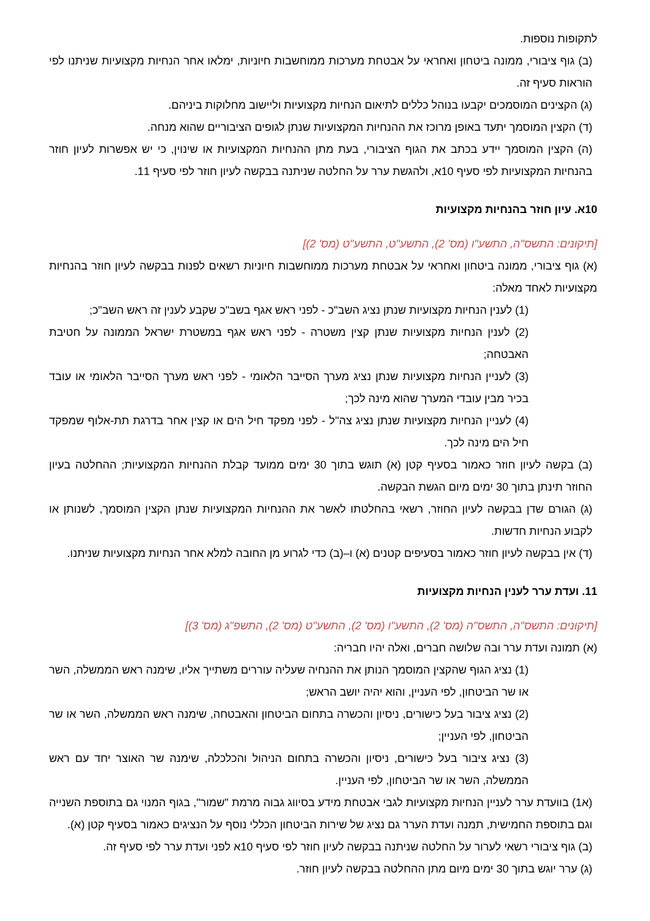לתקופות נוספות.
(ב) גוף ציבורי, ממונה ביטחון ואחראי על אבטחת מערכות ממוחשבות חיוניות, ימלאו אחר הנחיות מקצועיות שניתנו לפי הוראות סעיף זה.
(ג) הקצינים המוסמכים יקבעו בנוהל כללים לתיאום הנחיות מקצועיות וליישוב מחלוקות ביניהם.
(ד) הקצין המוסמך יתעד באופן מרוכז את ההנחיות המקצועיות שנתן לגופים הציבוריים שהוא מנחה.
(ה) הקצין המוסמך יידע בכתב את הגוף הציבורי, בעת מתן ההנחיות המקצועיות או שינוין, כי יש אפשרות לעיון חוזר בהנחיות המקצועיות לפי סעיף 10א, ולהגשת ערר על החלטה שניתנה בבקשה לעיון חוזר לפי סעיף 11.
10א. עיון חוזר בהנחיות מקצועיות
[תיקונים: התשס"ה, התשע"ו (מס' 2), התשע"ט, התשע"ט (מס' 2)]
(א) גוף ציבורי, ממונה ביטחון ואחראי על אבטחת מערכות ממוחשבות חיוניות רשאים לפנות בבקשה לעיון חוזר בהנחיות מקצועיות לאחד מאלה:
(1) לענין הנחיות מקצועיות שנתן נציג השב"כ - לפני ראש אגף בשב"כ שקבע לענין זה ראש השב"כ;
(2) לענין הנחיות מקצועיות שנתן קצין משטרה - לפני ראש אגף במשטרת ישראל הממונה על חטיבת האבטחה;
(3) לעניין הנחיות מקצועיות שנתן נציג מערך הסייבר הלאומי - לפני ראש מערך הסייבר הלאומי או עובד בכיר מבין עובדי המערך שהוא מינה לכך;
(4) לעניין הנחיות מקצועיות שנתן נציג צה"ל - לפני מפקד חיל הים או קצין אחר בדרגת תת-אלוף שמפקד חיל הים מינה לכך.
(ב) בקשה לעיון חוזר כאמור בסעיף קטן (א) תוגש בתוך 30 ימים ממועד קבלת ההנחיות המקצועיות; ההחלטה בעיון החוזר תינתן בתוך 30 ימים מיום הגשת הבקשה.
(ג) הגורם שדן בבקשה לעיון החוזר, רשאי בהחלטתו לאשר את ההנחיות המקצועיות שנתן הקצין המוסמך, לשנותן או לקבוע הנחיות חדשות.
(ד) אין בבקשה לעיון חוזר כאמור בסעיפים קטנים (א) ו–(ב) כדי לגרוע מן החובה למלא אחר הנחיות מקצועיות שניתנו.
11. ועדת ערר לענין הנחיות מקצועיות
[תיקונים: התשס"ה, התשס"ה (מס' 2), התשע"ו (מס' 2), התשע"ט (מס' 2), התשפ"ג (מס' 3)]
(א) תמונה ועדת ערר ובה שלושה חברים, ואלה יהיו חבריה:
(1) נציג הגוף שהקצין המוסמך הנותן את ההנחיה שעליה עוררים משתייך אליו, שימנה ראש הממשלה, השר או שר הביטחון, לפי העניין, והוא יהיה יושב הראש;
(2) נציג ציבור בעל כישורים, ניסיון והכשרה בתחום הביטחון והאבטחה, שימנה ראש הממשלה, השר או שר הביטחון, לפי העניין;
(3) נציג ציבור בעל כישורים, ניסיון והכשרה בתחום הניהול והכלכלה, שימנה שר האוצר יחד עם ראש הממשלה, השר או שר הביטחון, לפי העניין.
(א1) בוועדת ערר לעניין הנחיות מקצועיות לגבי אבטחת מידע בסיווג גבוה מרמת "שמור", בגוף המנוי גם בתוספת השנייה וגם בתוספת החמישית, תמנה ועדת הערר גם נציג של שירות הביטחון הכללי נוסף על הנציגים כאמור בסעיף קטן (א).
(ב) גוף ציבורי רשאי לערור על החלטה שניתנה בבקשה לעיון חוזר לפי סעיף 10א לפני ועדת ערר לפי סעיף זה.
(ג) ערר יוגש בתוך 30 ימים מיום מתן ההחלטה בבקשה לעיון חוזר.